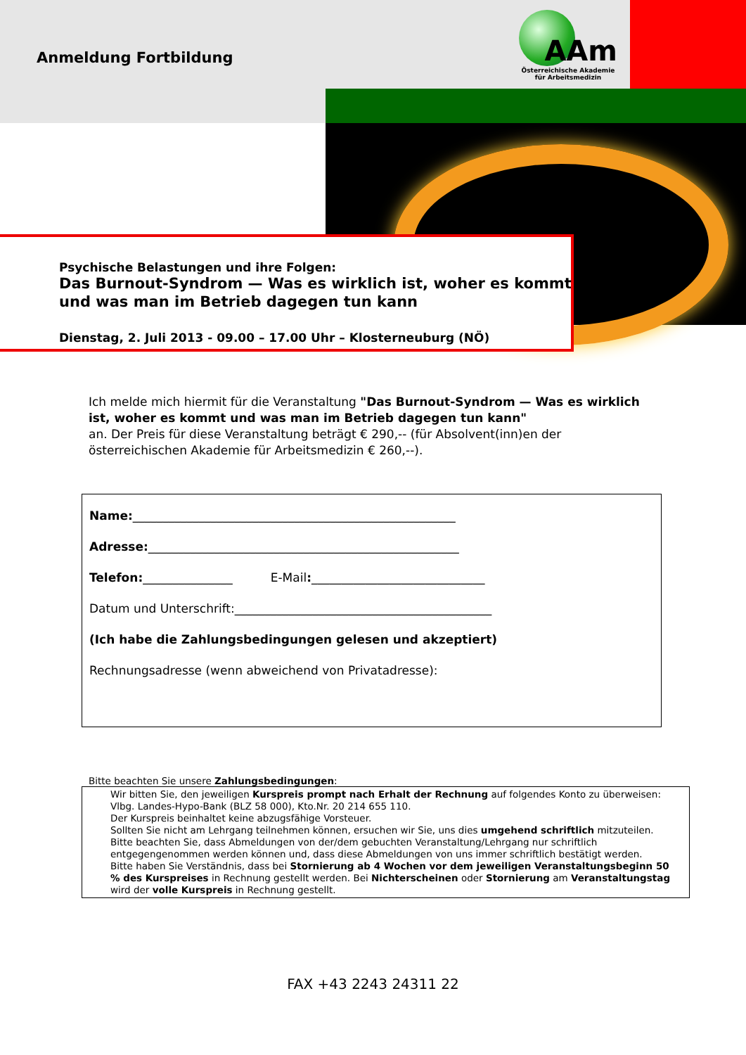AAm
Österreichische Akademie
für Arbeitsmedizin
Anmeldung Fortbildung
Psychische Belastungen und ihre Folgen:
Das Burnout-Syndrom — Was es wirklich ist, woher es kommt und was man im Betrieb dagegen tun kann
Dienstag, 2. Juli 2013 - 09.00 – 17.00 Uhr – Klosterneuburg (NÖ)
Ich melde mich hiermit für die Veranstaltung "Das Burnout-Syndrom — Was es wirklich ist, woher es kommt und was man im Betrieb dagegen tun kann"
an. Der Preis für diese Veranstaltung beträgt € 290,-- (für Absolvent(inn)en der österreichischen Akademie für Arbeitsmedizin € 260,--).
Name:______________________________________________________
Adresse:____________________________________________________
Telefon:_______________ E-Mail:_____________________________
Datum und Unterschrift:___________________________________________
(Ich habe die Zahlungsbedingungen gelesen und akzeptiert)
Rechnungsadresse (wenn abweichend von Privatadresse):
Bitte beachten Sie unsere Zahlungsbedingungen:
Wir bitten Sie, den jeweiligen Kurspreis prompt nach Erhalt der Rechnung auf folgendes Konto zu überweisen: Vlbg. Landes-Hypo-Bank (BLZ 58 000), Kto.Nr. 20 214 655 110.
Der Kurspreis beinhaltet keine abzugsfähige Vorsteuer.
Sollten Sie nicht am Lehrgang teilnehmen können, ersuchen wir Sie, uns dies umgehend schriftlich mitzuteilen. Bitte beachten Sie, dass Abmeldungen von der/dem gebuchten Veranstaltung/Lehrgang nur schriftlich entgegengenommen werden können und, dass diese Abmeldungen von uns immer schriftlich bestätigt werden.
Bitte haben Sie Verständnis, dass bei Stornierung ab 4 Wochen vor dem jeweiligen Veranstaltungsbeginn 50 % des Kurspreises in Rechnung gestellt werden. Bei Nichterscheinen oder Stornierung am Veranstaltungstag wird der volle Kurspreis in Rechnung gestellt.
FAX +43 2243 24311 22